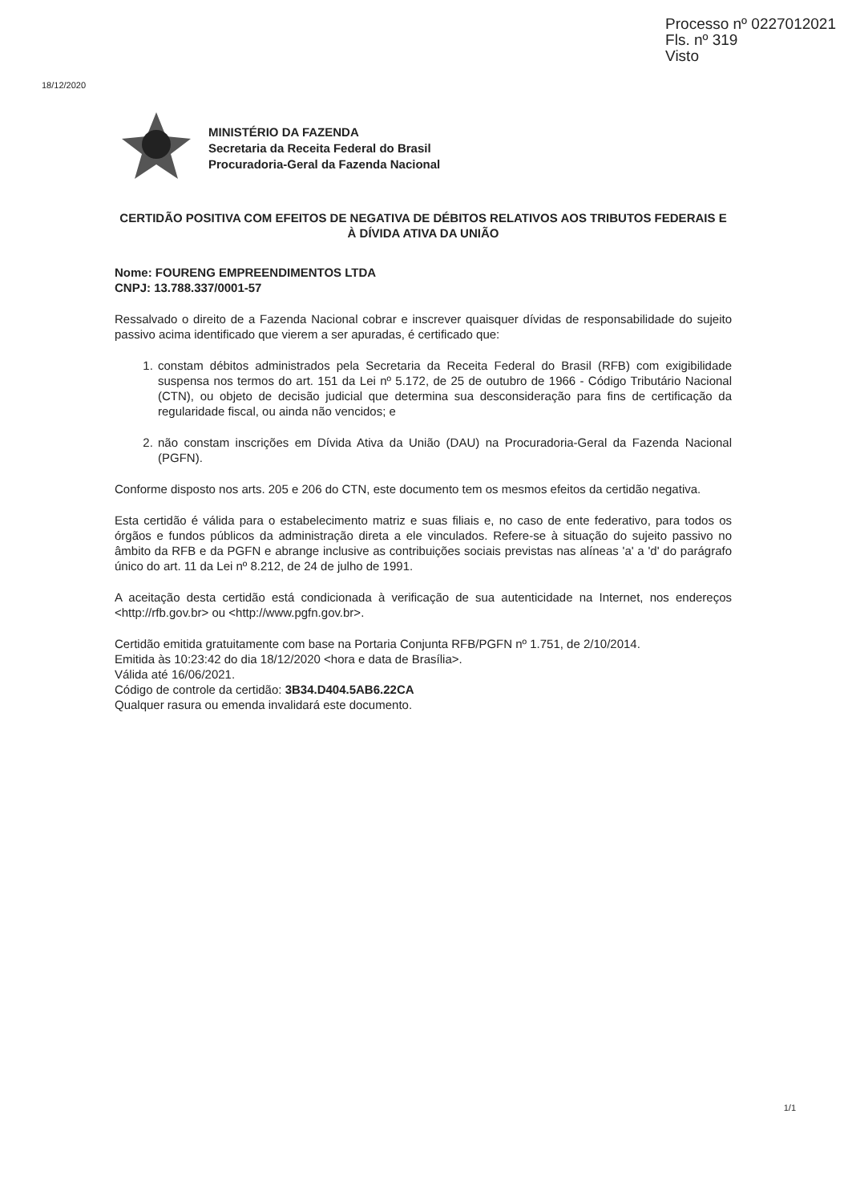Processo nº 0227012021
Fls. nº 319
Visto
18/12/2020
MINISTÉRIO DA FAZENDA
Secretaria da Receita Federal do Brasil
Procuradoria-Geral da Fazenda Nacional
CERTIDÃO POSITIVA COM EFEITOS DE NEGATIVA DE DÉBITOS RELATIVOS AOS TRIBUTOS FEDERAIS E À DÍVIDA ATIVA DA UNIÃO
Nome: FOURENG EMPREENDIMENTOS LTDA
CNPJ: 13.788.337/0001-57
Ressalvado o direito de a Fazenda Nacional cobrar e inscrever quaisquer dívidas de responsabilidade do sujeito passivo acima identificado que vierem a ser apuradas, é certificado que:
1. constam débitos administrados pela Secretaria da Receita Federal do Brasil (RFB) com exigibilidade suspensa nos termos do art. 151 da Lei nº 5.172, de 25 de outubro de 1966 - Código Tributário Nacional (CTN), ou objeto de decisão judicial que determina sua desconsideração para fins de certificação da regularidade fiscal, ou ainda não vencidos; e
2. não constam inscrições em Dívida Ativa da União (DAU) na Procuradoria-Geral da Fazenda Nacional (PGFN).
Conforme disposto nos arts. 205 e 206 do CTN, este documento tem os mesmos efeitos da certidão negativa.
Esta certidão é válida para o estabelecimento matriz e suas filiais e, no caso de ente federativo, para todos os órgãos e fundos públicos da administração direta a ele vinculados. Refere-se à situação do sujeito passivo no âmbito da RFB e da PGFN e abrange inclusive as contribuições sociais previstas nas alíneas 'a' a 'd' do parágrafo único do art. 11 da Lei nº 8.212, de 24 de julho de 1991.
A aceitação desta certidão está condicionada à verificação de sua autenticidade na Internet, nos endereços <http://rfb.gov.br> ou <http://www.pgfn.gov.br>.
Certidão emitida gratuitamente com base na Portaria Conjunta RFB/PGFN nº 1.751, de 2/10/2014.
Emitida às 10:23:42 do dia 18/12/2020 <hora e data de Brasília>.
Válida até 16/06/2021.
Código de controle da certidão: 3B34.D404.5AB6.22CA
Qualquer rasura ou emenda invalidará este documento.
1/1